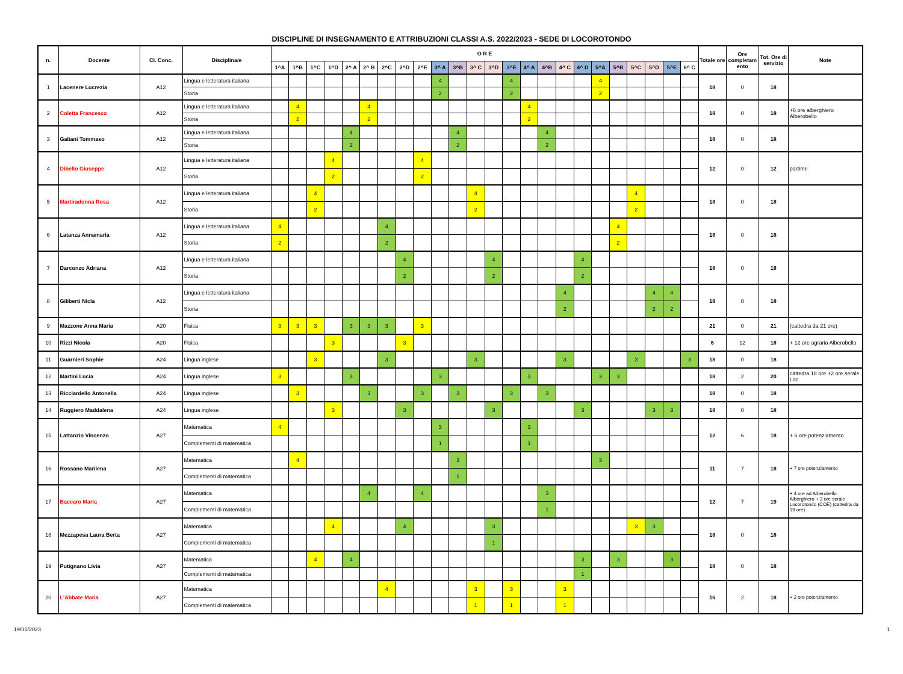DISCIPLINE DI INSEGNAMENTO E ATTRIBUZIONI CLASSI A.S. 2022/2023 - SEDE DI LOCOROTONDO
| n. | Docente | Cl. Conc. | Disciplina/e | O R E | | | | | | | | | | | | | | | | | | | | | | | | Totale ore | Ore completam ento | Tot. Ore di servizio | Note |
| --- | --- | --- | --- | --- | --- | --- | --- | --- | --- | --- | --- | --- | --- | --- | --- | --- | --- | --- | --- | --- | --- | --- | --- | --- | --- | --- | --- | --- | --- | --- | --- |
| | | | | 1^A | 1^B | 1^C | 1^D | 2^ A | 2^ B | 2^C | 2^D | 2^E | 3^ A | 3^B | 3^ C | 3^D | 3^E | 4^ A | 4^B | 4^ C | 4^ D | 5^A | 5^B | 5^C | 5^D | 5^E | 6^ C | | | | |
| 1 | Lacenere Lucrezia | A12 | Lingua e letteratura italiana | | | | | | | | | | 4 | | | | 4 | | | | | 4 | | | | | | 18 | 0 | 18 | |
| | | | Storia | | | | | | | | | | 2 | | | | 2 | | | | | 2 | | | | | | | | | |
| 2 | Coletta Francesco | A12 | Lingua e letteratura italiana | | 4 | | | | 4 | | | | | | | | | 4 | | | | | | | | | | 18 | 0 | 18 | +6 ore alberghiero Alberobello |
| | | | Storia | | 2 | | | | 2 | | | | | | | | | 2 | | | | | | | | | | | | | |
| 3 | Galiani Tommaso | A12 | Lingua e letteratura italiana | | | | | 4 | | | | | | 4 | | | | | 4 | | | | | | | | | 18 | 0 | 18 | |
| | | | Storia | | | | | 2 | | | | | | 2 | | | | | 2 | | | | | | | | | | | | |
| 4 | Dibello Giuseppe | A12 | Lingua e letteratura italiana | | | | 4 | | | | | 4 | | | | | | | | | | | | | | | | 12 | 0 | 12 | partime |
| | | | Storia | | | | 2 | | | | | 2 | | | | | | | | | | | | | | | | | | | |
| 5 | Martiradonna Rosa | A12 | Lingua e letteratura italiana | | | 4 | | | | | | | | | 4 | | | | | | | | | 4 | | | | 18 | 0 | 18 | |
| | | | Storia | | | 2 | | | | | | | | | 2 | | | | | | | | | 2 | | | | | | | |
| 6 | Latanza Annamaria | A12 | Lingua e letteratura italiana | 4 | | | | | | 4 | | | | | | | | | | | | | 4 | | | | | 18 | 0 | 18 | |
| | | | Storia | 2 | | | | | | 2 | | | | | | | | | | | | | 2 | | | | | | | | |
| 7 | Darconzo Adriana | A12 | Lingua e letteratura italiana | | | | | | | | 4 | | | | | 4 | | | | | 4 | | | | | | | 18 | 0 | 18 | |
| | | | Storia | | | | | | | | 2 | | | | | 2 | | | | | 2 | | | | | | | | | | |
| 8 | Giliberti Nicla | A12 | Lingua e letteratura italiana | | | | | | | | | | | | | | | | | 4 | | | | | 4 | 4 | | 18 | 0 | 18 | |
| | | | Storia | | | | | | | | | | | | | | | | | 2 | | | | | 2 | 2 | | | | | |
| 9 | Mazzone Anna Maria | A20 | Fisica | 3 | 3 | 3 | | 3 | 3 | 3 | | 3 | | | | | | | | | | | | | | | | 21 | 0 | 21 | (cattedra da 21 ore) |
| 10 | Rizzi Nicola | A20 | Fisica | | | | 3 | | | | 3 | | | | | | | | | | | | | | | | | 6 | 12 | 18 | + 12 ore agrario Alberobello |
| 11 | Guarnieri Sophie | A24 | Lingua inglese | | | 3 | | | | 3 | | | | | 3 | | | | | 3 | | | | 3 | | | 3 | 18 | 0 | 18 | |
| 12 | Martini Lucia | A24 | Lingua inglese | 3 | | | | 3 | | | | | 3 | | | | | 3 | | | | 3 | 3 | | | | | 18 | 2 | 20 | cattedra 18 ore +2 ore serale Loc |
| 13 | Ricciardello Antonella | A24 | Lingua inglese | | 3 | | | | 3 | | | 3 | | 3 | | | 3 | | 3 | | | | | | | | | 18 | 0 | 18 | |
| 14 | Ruggiero Maddalena | A24 | Lingua inglese | | | | 3 | | | | 3 | | | | | 3 | | | | | 3 | | | | 3 | 3 | | 18 | 0 | 18 | |
| 15 | Lattanzio Vincenzo | A27 | Matematica | 4 | | | | | | | | | 3 | | | | | 3 | | | | | | | | | | 12 | 6 | 18 | + 6 ore potenziamento |
| | | | Complementi di matematica | | | | | | | | | | 1 | | | | | 1 | | | | | | | | | | | | | |
| 16 | Rossano Marilena | A27 | Matematica | | 4 | | | | | | | | | 3 | | | | | | | | 3 | | | | | | 11 | 7 | 18 | + 7 ore potenziamento |
| | | | Complementi di matematica | | | | | | | | | | | 1 | | | | | | | | | | | | | | | | | |
| 17 | Baccaro Maria | A27 | Matematica | | | | | | 4 | | | 4 | | | | | | | 3 | | | | | | | | | 12 | 7 | 19 | + 4 ore ad Alberobello Alberghiero + 3 ore serale Locorotondo (COE) (cattedra da 19 ore) |
| | | | Complementi di matematica | | | | | | | | | | | | | | | | 1 | | | | | | | | | | | | |
| 18 | Mezzapesa Laura Berta | A27 | Matematica | | | | 4 | | | | 4 | | | | | 3 | | | | | | | | 3 | 3 | | | 18 | 0 | 18 | |
| | | | Complementi di matematica | | | | | | | | | | | | | 1 | | | | | | | | | | | | | | | |
| 19 | Putignano Livia | A27 | Matematica | | | 4 | | 4 | | | | | | | | | | | | | 3 | | 3 | | | 3 | | 18 | 0 | 18 | |
| | | | Complementi di matematica | | | | | | | | | | | | | | | | | | 1 | | | | | | | | | | |
| 20 | L'Abbate Maria | A27 | Matematica | | | | | | | 4 | | | | | 3 | | 3 | | | 3 | | | | | | | | 16 | 2 | 18 | + 2 ore potenziamento |
| | | | Complementi di matematica | | | | | | | | | | | | 1 | | 1 | | | 1 | | | | | | | | | | | |
19/01/2023 1